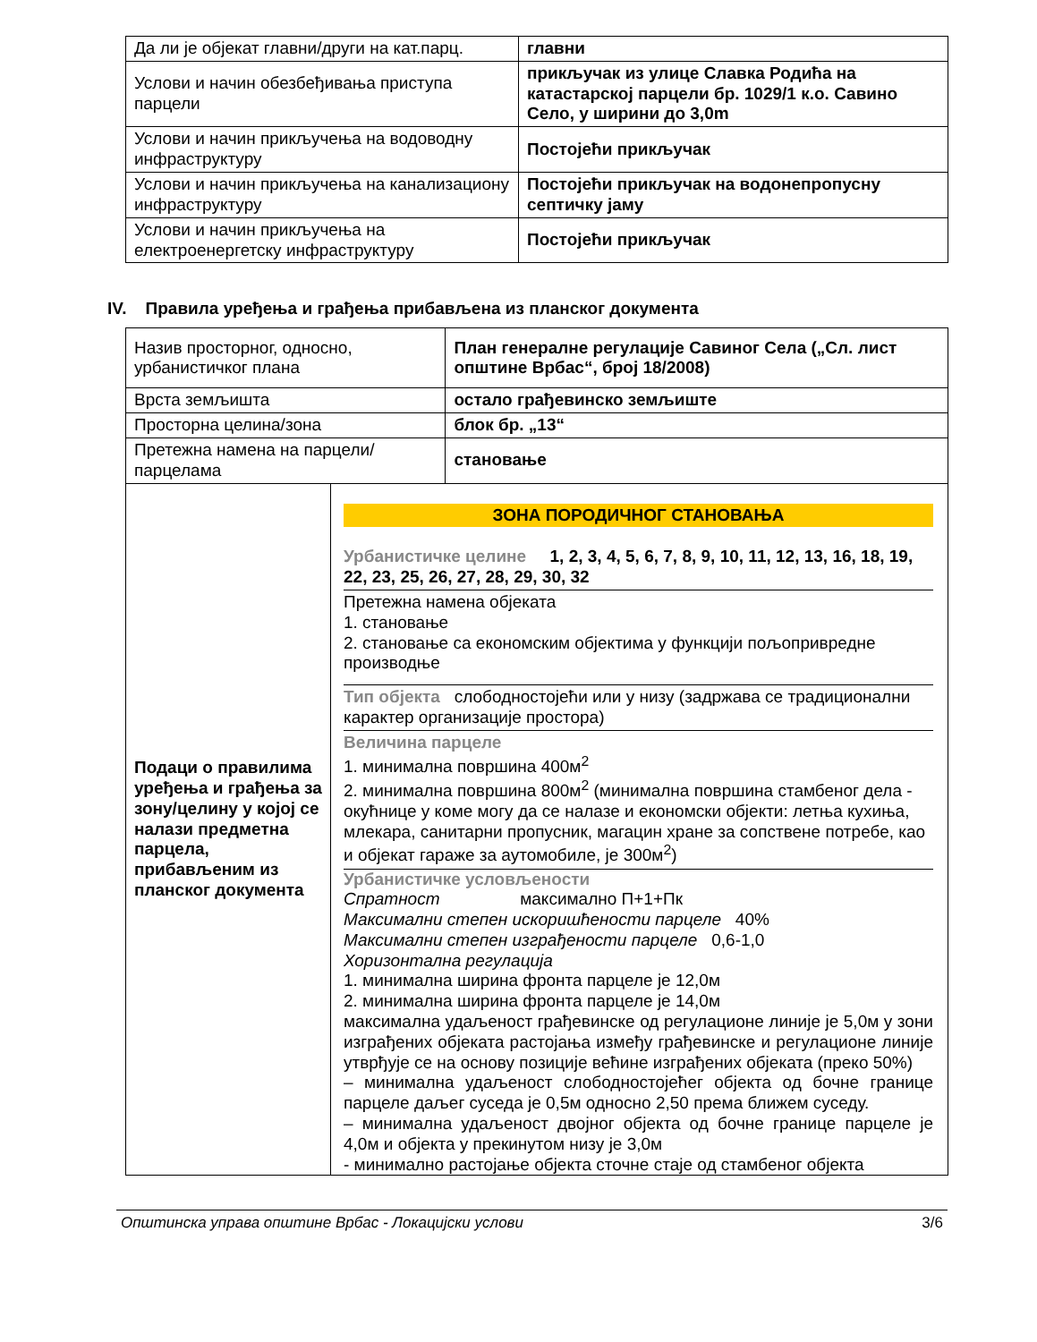| Да ли је објекат главни/други на кат.парц. | главни |
| Услови и начин обезбеђивања приступа парцели | прикључак из улице Славка Родића на катастарској парцели бр. 1029/1 к.о. Савино Село, у ширини до 3,0m |
| Услови и начин прикључења на водоводну инфраструктуру | Постојећи прикључак |
| Услови и начин прикључења на канализациону инфраструктуру | Постојећи прикључак на водонепропусну септичку јаму |
| Услови и начин прикључења на електроенергетску инфраструктуру | Постојећи прикључак |
IV. Правила уређења и грађења прибављена из планског документа
| Назив просторног, односно, урбанистичког плана | | План генералне регулације Савиног Села („Сл. лист општине Врбас“, број 18/2008) |
| Врста земљишта | | остало грађевинско земљиште |
| Просторна целина/зона | | блок бр. „13“ |
| Претежна намена на парцели/парцелама | | становање |
| Подаци о правилима уређења и грађења за зону/целину у којој се налази предметна парцела, прибављеним из планског документа | ЗОНА ПОРОДИЧНОГ СТАНОВАЊА Урбанистичке целине 1, 2, 3, 4, 5, 6, 7, 8, 9, 10, 11, 12, 13, 16, 18, 19, 22, 23, 25, 26, 27, 28, 29, 30, 32 Претежна намена објеката 1. становање 2. становање са економским објектима у функцији пољопривредне производње Тип објекта слободностојећи или у низу (задржава се традиционални карактер организације простора) Величина парцеле 1. минимална површина 400м<sup>2</sup> 2. минимална површина 800м<sup>2</sup> (минимална површина стамбеног дела - окућнице у коме могу да се налазе и економски објекти: летња кухиња, млекара, санитарни пропусник, магацин хране за сопствене потребе, као и објекат гараже за аутомобиле, је 300м<sup>2</sup>) Урбанистичке условљености Спратност максимално П+1+Пк Максимални степен искоришћености парцеле 40% Максимални степен изграђености парцеле 0,6-1,0 Хоризонтална регулација 1. минимална ширина фронта парцеле је 12,0м 2. минимална ширина фронта парцеле је 14,0м максимална удаљеност грађевинске од регулационе линије је 5,0м у зони изграђених објеката растојања између грађевинске и регулационе линије утврђује се на основу позиције већине изграђених објеката (преко 50%) – минимална удаљеност слободностојећег објекта од бочне границе парцеле даљег суседа је 0,5м односно 2,50 према ближем суседу. – минимална удаљеност двојног објекта од бочне границе парцеле је 4,0м и објекта у прекинутом низу је 3,0м - минимално растојање објекта сточне стаје од стамбеног објекта | |
Општинска управа општине Врбас - Локацијски услови 3/6